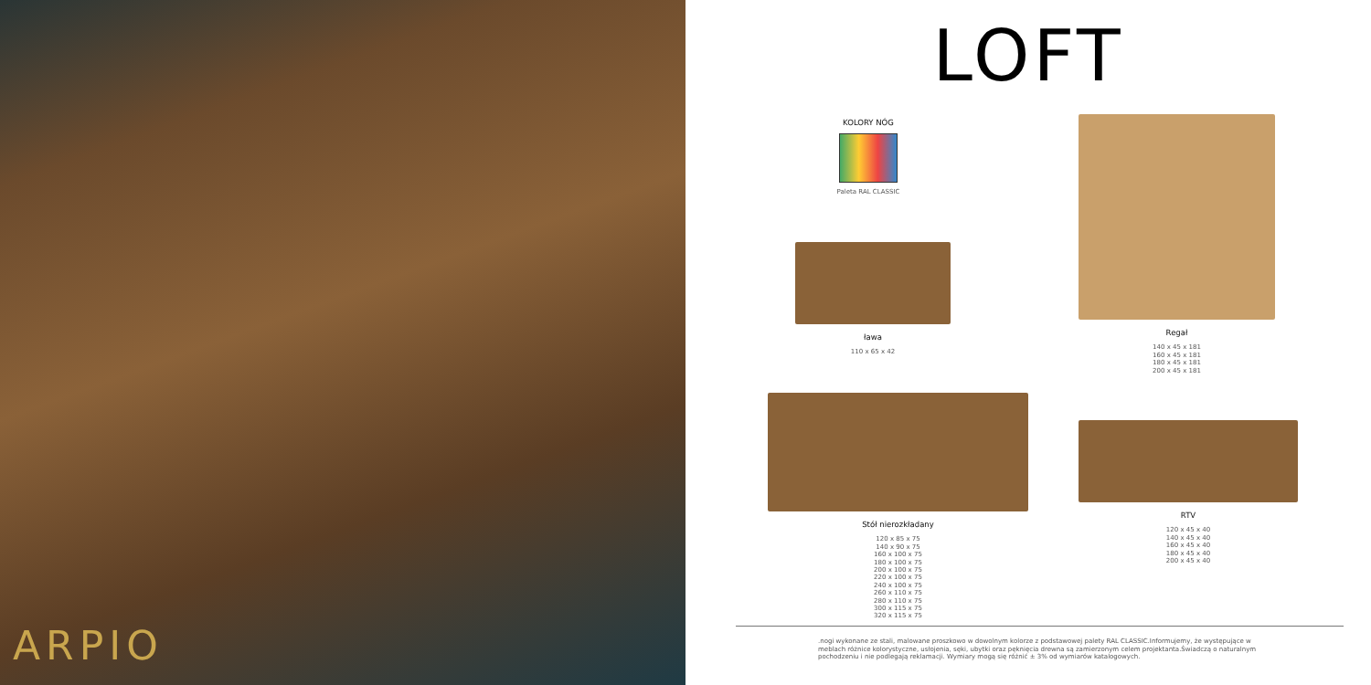ARPIO
LOFT
KOLORY NÓG
Paleta RAL CLASSIC
ława
110 x 65 x 42
Regał
140 x 45 x 181
160 x 45 x 181
180 x 45 x 181
200 x 45 x 181
Stół nierozkładany
120 x 85 x 75
140 x 90 x 75
160 x 100 x 75
180 x 100 x 75
200 x 100 x 75
220 x 100 x 75
240 x 100 x 75
260 x 110 x 75
280 x 110 x 75
300 x 115 x 75
320 x 115 x 75
RTV
120 x 45 x 40
140 x 45 x 40
160 x 45 x 40
180 x 45 x 40
200 x 45 x 40
.nogi wykonane ze stali, malowane proszkowo w dowolnym kolorze z podstawowej palety RAL CLASSIC.Informujemy, że występujące w meblach różnice kolorystyczne, usłojenia, sęki, ubytki oraz pęknięcia drewna są zamierzonym celem projektanta.Świadczą o naturalnym pochodzeniu i nie podlegają reklamacji. Wymiary mogą się różnić ± 3% od wymiarów katalogowych.